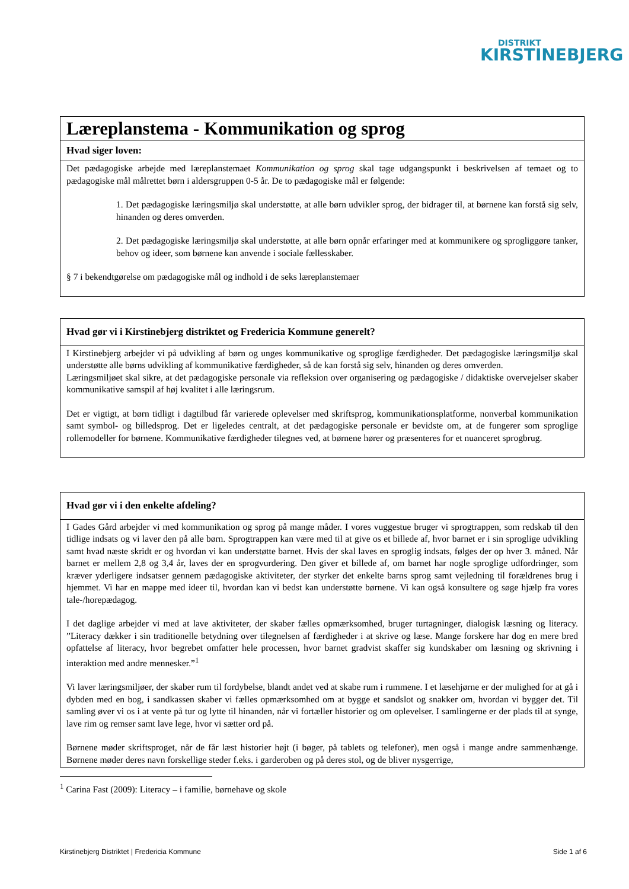DISTRIKT
KIRSTINEBJERG
| Læreplanstema - Kommunikation og sprog |
| Hvad siger loven: |
| Det pædagogiske arbejde med læreplanstemaet Kommunikation og sprog skal tage udgangspunkt i beskrivelsen af temaet og to pædagogiske mål målrettet børn i aldersgruppen 0-5 år. De to pædagogiske mål er følgende: 1. Det pædagogiske læringsmiljø skal understøtte, at alle børn udvikler sprog, der bidrager til, at børnene kan forstå sig selv, hinanden og deres omverden. 2. Det pædagogiske læringsmiljø skal understøtte, at alle børn opnår erfaringer med at kommunikere og sprogliggøre tanker, behov og ideer, som børnene kan anvende i sociale fællesskaber. § 7 i bekendtgørelse om pædagogiske mål og indhold i de seks læreplanstemaer |
| Hvad gør vi i Kirstinebjerg distriktet og Fredericia Kommune generelt? |
| I Kirstinebjerg arbejder vi på udvikling af børn og unges kommunikative og sproglige færdigheder. Det pædagogiske læringsmiljø skal understøtte alle børns udvikling af kommunikative færdigheder, så de kan forstå sig selv, hinanden og deres omverden. Læringsmiljøet skal sikre, at det pædagogiske personale via refleksion over organisering og pædagogiske / didaktiske overvejelser skaber kommunikative samspil af høj kvalitet i alle læringsrum. Det er vigtigt, at børn tidligt i dagtilbud får varierede oplevelser med skriftsprog, kommunikationsplatforme, nonverbal kommunikation samt symbol- og billedsprog. Det er ligeledes centralt, at det pædagogiske personale er bevidste om, at de fungerer som sproglige rollemodeller for børnene. Kommunikative færdigheder tilegnes ved, at børnene hører og præsenteres for et nuanceret sprogbrug. |
| Hvad gør vi i den enkelte afdeling? |
| I Gades Gård arbejder vi med kommunikation og sprog på mange måder. I vores vuggestue bruger vi sprogtrappen, som redskab til den tidlige indsats og vi laver den på alle børn. Sprogtrappen kan være med til at give os et billede af, hvor barnet er i sin sproglige udvikling samt hvad næste skridt er og hvordan vi kan understøtte barnet. Hvis der skal laves en sproglig indsats, følges der op hver 3. måned. Når barnet er mellem 2,8 og 3,4 år, laves der en sprogvurdering. Den giver et billede af, om barnet har nogle sproglige udfordringer, som kræver yderligere indsatser gennem pædagogiske aktiviteter, der styrker det enkelte barns sprog samt vejledning til forældrenes brug i hjemmet. Vi har en mappe med ideer til, hvordan kan vi bedst kan understøtte børnene. Vi kan også konsultere og søge hjælp fra vores tale-/horepædagog. I det daglige arbejder vi med at lave aktiviteter, der skaber fælles opmærksomhed, bruger turtagninger, dialogisk læsning og literacy. ”Literacy dækker i sin traditionelle betydning over tilegnelsen af færdigheder i at skrive og læse. Mange forskere har dog en mere bred opfattelse af literacy, hvor begrebet omfatter hele processen, hvor barnet gradvist skaffer sig kundskaber om læsning og skrivning i interaktion med andre mennesker.”<sup>1</sup> Vi laver læringsmiljøer, der skaber rum til fordybelse, blandt andet ved at skabe rum i rummene. I et læsehjørne er der mulighed for at gå i dybden med en bog, i sandkassen skaber vi fælles opmærksomhed om at bygge et sandslot og snakker om, hvordan vi bygger det. Til samling øver vi os i at vente på tur og lytte til hinanden, når vi fortæller historier og om oplevelser. I samlingerne er der plads til at synge, lave rim og remser samt lave lege, hvor vi sætter ord på. Børnene møder skriftsproget, når de får læst historier højt (i bøger, på tablets og telefoner), men også i mange andre sammenhænge. Børnene møder deres navn forskellige steder f.eks. i garderoben og på deres stol, og de bliver nysgerrige, |
<sup>1</sup> Carina Fast (2009): Literacy – i familie, børnehave og skole
Kirstinebjerg Distriktet | Fredericia Kommune Side 1 af 6